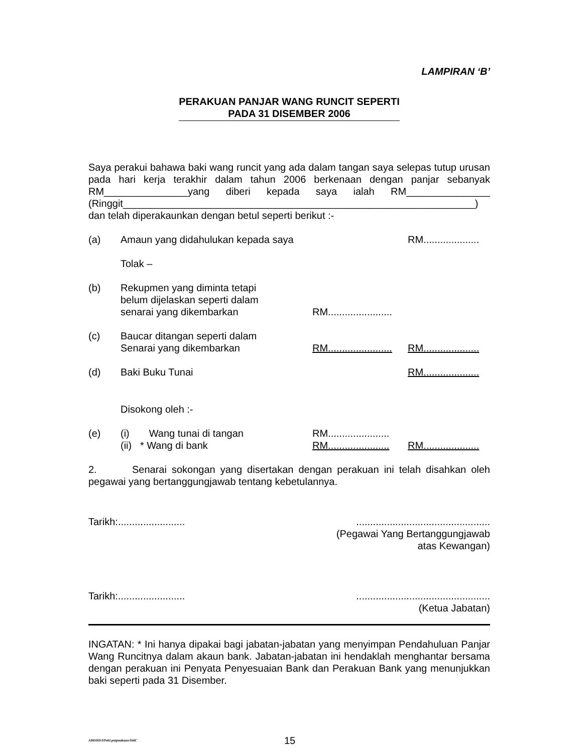LAMPIRAN ‘B’
PERAKUAN PANJAR WANG RUNCIT SEPERTI
PADA 31 DISEMBER 2006
Saya perakui bahawa baki wang runcit yang ada dalam tangan saya selepas tutup urusan pada hari kerja terakhir dalam tahun 2006 berkenaan dengan panjar sebanyak RM_______________yang diberi kepada saya ialah RM_______________ (Ringgit_______________________________________________________________)
dan telah diperakaunkan dengan betul seperti berikut :-
| (a) | Amaun yang didahulukan kepada saya | | RM.................... |
| | Tolak – | | |
| (b) | Rekupmen yang diminta tetapi belum dijelaskan seperti dalam senarai yang dikembarkan | RM....................... | |
| (c) | Baucar ditangan seperti dalam Senarai yang dikembarkan | RM....................... | RM.................... |
| (d) | Baki Buku Tunai | | RM.................... |
| | Disokong oleh :- | | |
| (e) | (i) Wang tunai di tangan (ii) * Wang di bank | RM...................... RM...................... | RM.................... |
2. Senarai sokongan yang disertakan dengan perakuan ini telah disahkan oleh pegawai yang bertanggungjawab tentang kebetulannya.
| Tarikh:........................ | ................................................ (Pegawai Yang Bertanggungjawab atas Kewangan) |
| Tarikh:........................ | ................................................ (Ketua Jabatan) |
INGATAN: * Ini hanya dipakai bagi jabatan-jabatan yang menyimpan Pendahuluan Panjar Wang Runcitnya dalam akaun bank. Jabatan-jabatan ini hendaklah menghantar bersama dengan perakuan ini Penyata Penyesuaian Bank dan Perakuan Bank yang menunjukkan baki seperti pada 31 Disember.
ABDHD/SPekLpntpnakaun/SitiC 15